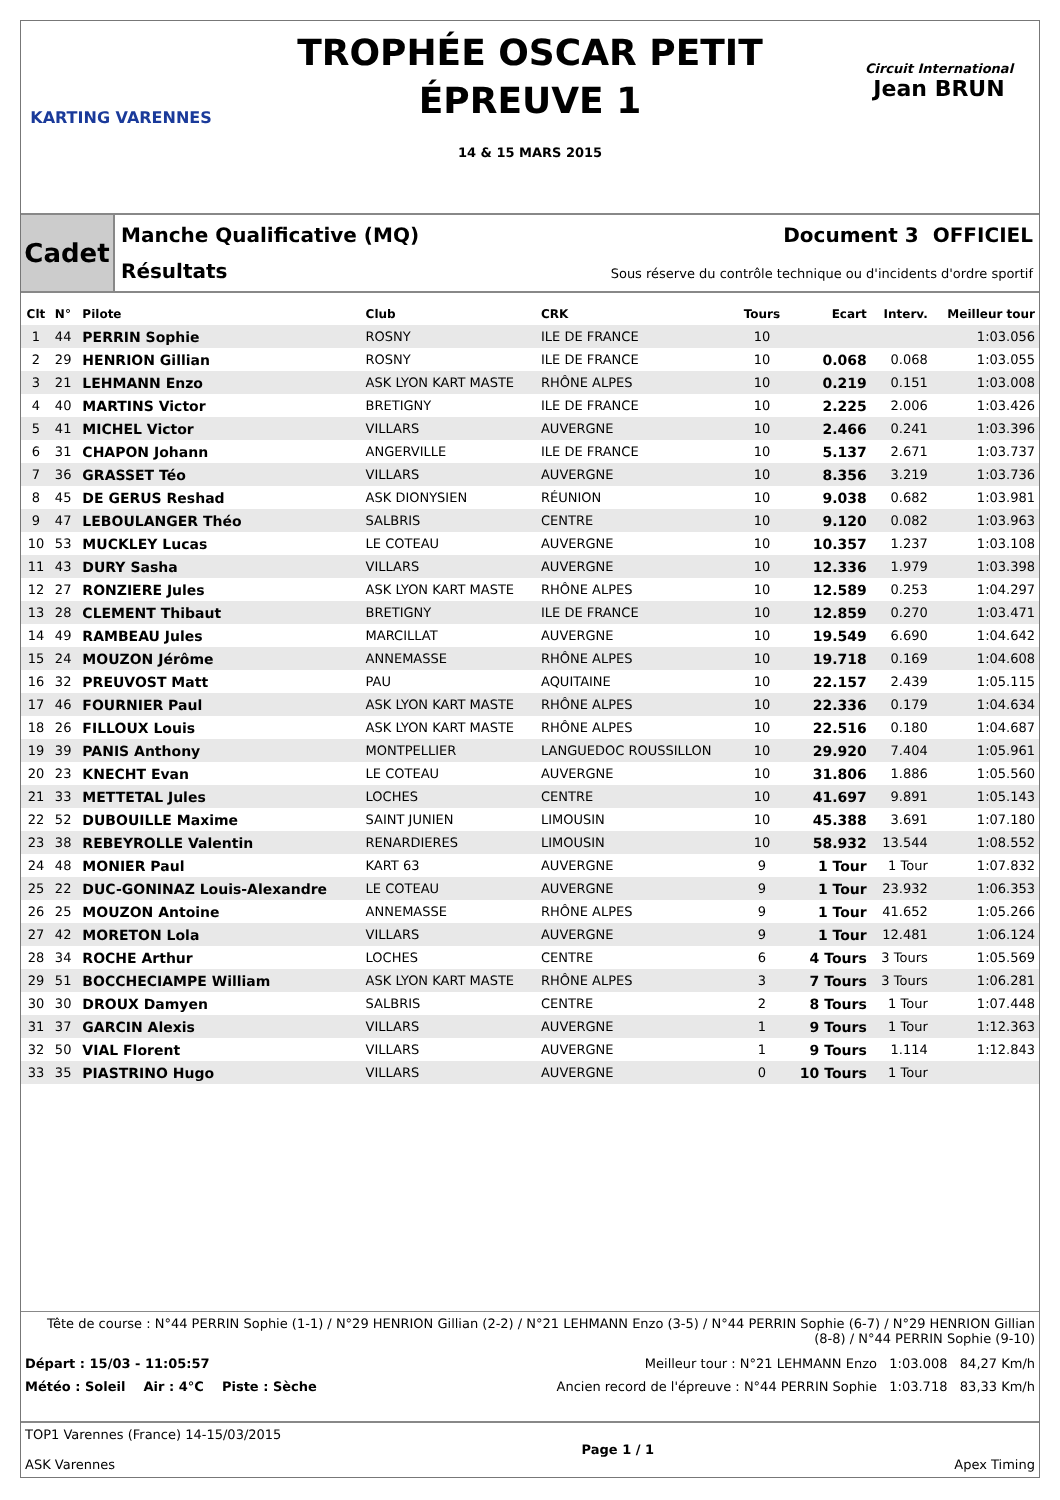KARTING VARENNES
TROPHÉE OSCAR PETIT
ÉPREUVE 1
14 & 15 MARS 2015
Circuit International
Jean BRUN
Cadet
Manche Qualificative (MQ) Document 3 OFFICIEL
Résultats Sous réserve du contrôle technique ou d'incidents d'ordre sportif
| Clt | N° | Pilote | Club | CRK | Tours | Ecart | Interv. | Meilleur tour |
| --- | --- | --- | --- | --- | --- | --- | --- | --- |
| 1 | 44 | PERRIN Sophie | ROSNY | ILE DE FRANCE | 10 | | | 1:03.056 |
| 2 | 29 | HENRION Gillian | ROSNY | ILE DE FRANCE | 10 | 0.068 | 0.068 | 1:03.055 |
| 3 | 21 | LEHMANN Enzo | ASK LYON KART MASTE | RHÔNE ALPES | 10 | 0.219 | 0.151 | 1:03.008 |
| 4 | 40 | MARTINS Victor | BRETIGNY | ILE DE FRANCE | 10 | 2.225 | 2.006 | 1:03.426 |
| 5 | 41 | MICHEL Victor | VILLARS | AUVERGNE | 10 | 2.466 | 0.241 | 1:03.396 |
| 6 | 31 | CHAPON Johann | ANGERVILLE | ILE DE FRANCE | 10 | 5.137 | 2.671 | 1:03.737 |
| 7 | 36 | GRASSET Téo | VILLARS | AUVERGNE | 10 | 8.356 | 3.219 | 1:03.736 |
| 8 | 45 | DE GERUS Reshad | ASK DIONYSIEN | RÉUNION | 10 | 9.038 | 0.682 | 1:03.981 |
| 9 | 47 | LEBOULANGER Théo | SALBRIS | CENTRE | 10 | 9.120 | 0.082 | 1:03.963 |
| 10 | 53 | MUCKLEY Lucas | LE COTEAU | AUVERGNE | 10 | 10.357 | 1.237 | 1:03.108 |
| 11 | 43 | DURY Sasha | VILLARS | AUVERGNE | 10 | 12.336 | 1.979 | 1:03.398 |
| 12 | 27 | RONZIERE Jules | ASK LYON KART MASTE | RHÔNE ALPES | 10 | 12.589 | 0.253 | 1:04.297 |
| 13 | 28 | CLEMENT Thibaut | BRETIGNY | ILE DE FRANCE | 10 | 12.859 | 0.270 | 1:03.471 |
| 14 | 49 | RAMBEAU Jules | MARCILLAT | AUVERGNE | 10 | 19.549 | 6.690 | 1:04.642 |
| 15 | 24 | MOUZON Jérôme | ANNEMASSE | RHÔNE ALPES | 10 | 19.718 | 0.169 | 1:04.608 |
| 16 | 32 | PREUVOST Matt | PAU | AQUITAINE | 10 | 22.157 | 2.439 | 1:05.115 |
| 17 | 46 | FOURNIER Paul | ASK LYON KART MASTE | RHÔNE ALPES | 10 | 22.336 | 0.179 | 1:04.634 |
| 18 | 26 | FILLOUX Louis | ASK LYON KART MASTE | RHÔNE ALPES | 10 | 22.516 | 0.180 | 1:04.687 |
| 19 | 39 | PANIS Anthony | MONTPELLIER | LANGUEDOC ROUSSILLON | 10 | 29.920 | 7.404 | 1:05.961 |
| 20 | 23 | KNECHT Evan | LE COTEAU | AUVERGNE | 10 | 31.806 | 1.886 | 1:05.560 |
| 21 | 33 | METTETAL Jules | LOCHES | CENTRE | 10 | 41.697 | 9.891 | 1:05.143 |
| 22 | 52 | DUBOUILLE Maxime | SAINT JUNIEN | LIMOUSIN | 10 | 45.388 | 3.691 | 1:07.180 |
| 23 | 38 | REBEYROLLE Valentin | RENARDIERES | LIMOUSIN | 10 | 58.932 | 13.544 | 1:08.552 |
| 24 | 48 | MONIER Paul | KART 63 | AUVERGNE | 9 | 1 Tour | 1 Tour | 1:07.832 |
| 25 | 22 | DUC-GONINAZ Louis-Alexandre | LE COTEAU | AUVERGNE | 9 | 1 Tour | 23.932 | 1:06.353 |
| 26 | 25 | MOUZON Antoine | ANNEMASSE | RHÔNE ALPES | 9 | 1 Tour | 41.652 | 1:05.266 |
| 27 | 42 | MORETON Lola | VILLARS | AUVERGNE | 9 | 1 Tour | 12.481 | 1:06.124 |
| 28 | 34 | ROCHE Arthur | LOCHES | CENTRE | 6 | 4 Tours | 3 Tours | 1:05.569 |
| 29 | 51 | BOCCHECIAMPE William | ASK LYON KART MASTE | RHÔNE ALPES | 3 | 7 Tours | 3 Tours | 1:06.281 |
| 30 | 30 | DROUX Damyen | SALBRIS | CENTRE | 2 | 8 Tours | 1 Tour | 1:07.448 |
| 31 | 37 | GARCIN Alexis | VILLARS | AUVERGNE | 1 | 9 Tours | 1 Tour | 1:12.363 |
| 32 | 50 | VIAL Florent | VILLARS | AUVERGNE | 1 | 9 Tours | 1.114 | 1:12.843 |
| 33 | 35 | PIASTRINO Hugo | VILLARS | AUVERGNE | 0 | 10 Tours | 1 Tour | |
Tête de course : N°44 PERRIN Sophie (1-1) / N°29 HENRION Gillian (2-2) / N°21 LEHMANN Enzo (3-5) / N°44 PERRIN Sophie (6-7) / N°29 HENRION Gillian (8-8) / N°44 PERRIN Sophie (9-10)
Départ : 15/03 - 11:05:57 Meilleur tour : N°21 LEHMANN Enzo 1:03.008 84,27 Km/h
Météo : Soleil Air : 4°C Piste : Sèche Ancien record de l'épreuve : N°44 PERRIN Sophie 1:03.718 83,33 Km/h
TOP1 Varennes (France) 14-15/03/2015
ASK Varennes
Page 1 / 1 Apex Timing